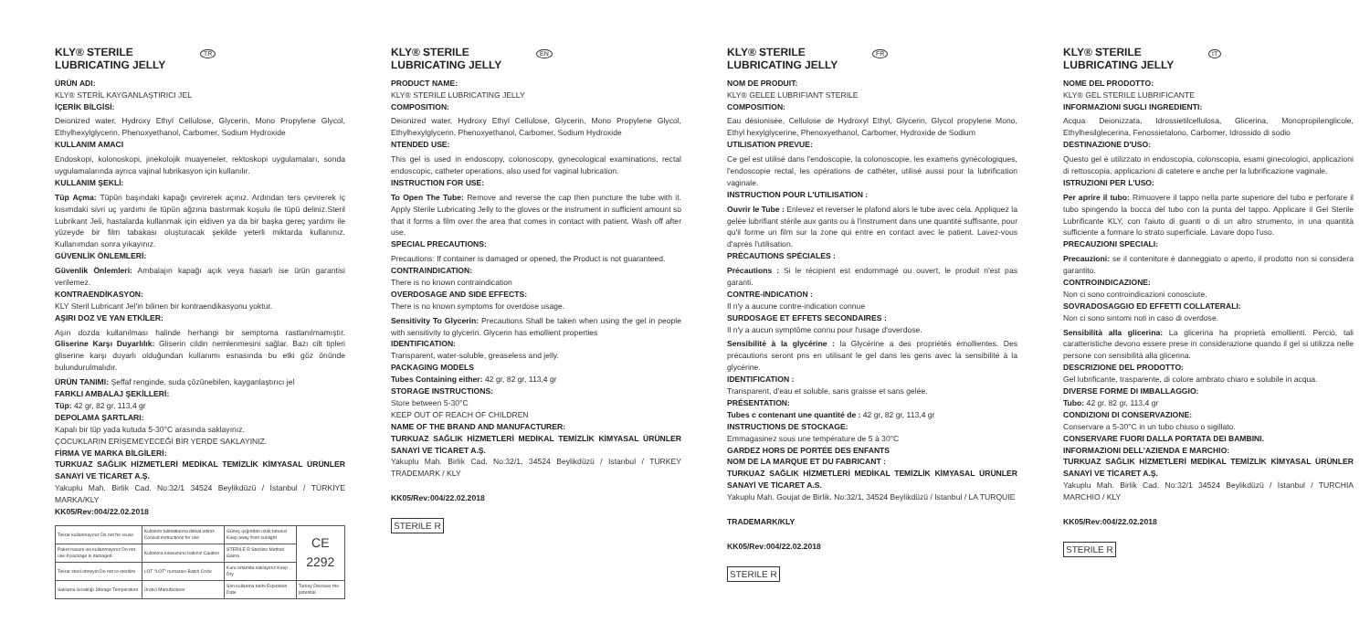KLY® STERILE TR
LUBRICATING JELLY
ÜRÜN ADI:
KLY® STERİL KAYGANLAŞTIRICI JEL
İÇERİK BİLGİSİ:
Deionized water, Hydroxy Ethyl Cellulose, Glycerin, Mono Propylene Glycol, Ethylhexylglycerin, Phenoxyethanol, Carbomer, Sodium Hydroxide
KULLANIM AMACI
Endoskopi, kolonoskopi, jinekolojik muayeneler, rektoskopi uygulamaları, sonda uygulamalarında ayrıca vajinal lubrikasyon için kullanılır.
KULLANIM ŞEKLİ:
Tüp Açma: Tüpün başındaki kapağı çevirerek açınız. Ardından ters çevirerek iç kısımdaki sivri uç yardımı ile tüpün ağzına bastırmak koşulu ile tüpü deliniz.Steril Lubrikant Jeli, hastalarda kullanmak için eldiven ya da bir başka gereç yardımı ile yüzeyde bir film tabakası oluşturacak şekilde yeterli miktarda kullanınız. Kullanımdan sonra yıkayınız.
GÜVENLİK ÖNLEMLERİ:
Güvenlik Önlemleri: Ambalajın kapağı açık veya hasarlı ise ürün garantisi verilemez.
KONTRAENDİKASYON:
KLY Steril Lubricant Jel'in bilinen bir kontraendikasyonu yoktur.
AŞIRI DOZ VE YAN ETKİLER:
Aşırı dozda kullanılması halinde herhangi bir semptoma rastlanılmamıştır. Gliserine Karşı Duyarlılık: Gliserin cildin nemlenmesini sağlar. Bazı cilt tipleri gliserine karşı duyarlı olduğundan kullanımı esnasında bu etki göz önünde bulundurulmalıdır.
ÜRÜN TANIMI: Şeffaf renginde, suda çözünebilen, kayganlaştırıcı jel
FARKLI AMBALAJ ŞEKİLLERİ:
Tüp: 42 gr, 82 gr, 113,4 gr
DEPOLAMA ŞARTLARI:
Kapalı bir tüp yada kutuda 5-30°C arasında saklayınız.
ÇOCUKLARIN ERİŞEMEYECEĞİ BİR YERDE SAKLAYINIZ.
FİRMA VE MARKA BİLGİLERİ:
TURKUAZ SAĞLIK HİZMETLERİ MEDİKAL TEMİZLİK KİMYASAL ÜRÜNLER SANAYİ VE TİCARET A.Ş.
Yakuplu Mah. Birlik Cad. No:32/1 34524 Beylikdüzü / İstanbul / TÜRKİYE MARKA/KLY
KK05/Rev:004/22.02.2018
| Tekrar kullanmayınız Do not for reuse | Kullanım talimatlarına dikkat ediniz Consult instructions for use | Güneş ışığından uzak tutunuz Keep away from sunlight | CE 2292 |
| Paket hasarlı ise kullanmayınız Do not use if package is damaged | Kullanma kılavuzunu bakınız Caution | STERILE R Sterilize Method Gama | |
| Tekrar steril etmeyin Do not re-sterilize | LOT "LOT" numarası Batch Code | Kuru ortamda saklayınız Keep Dry | |
| Saklama Sıcaklığı Storage Temperature | Üretici Manufacturer | Son kullanma tarihi Expiration Date | Turkey Discover the potential |
KLY® STERILE EN
LUBRICATING JELLY
PRODUCT NAME:
KLY® STERILE LUBRICATING JELLY
COMPOSITION:
Deionized water, Hydroxy Ethyl Cellulose, Glycerin, Mono Propylene Glycol, Ethylhexylglycerin, Phenoxyethanol, Carbomer, Sodium Hydroxide
NTENDED USE:
This gel is used in endoscopy, colonoscopy, gynecological examinations, rectal endoscopic, catheter operations, also used for vaginal lubrication.
INSTRUCTION FOR USE:
To Open The Tube: Remove and reverse the cap then puncture the tube with it. Apply Sterile Lubricating Jelly to the gloves or the instrument in sufficient amount so that it forms a film over the area that comes in contact with patient. Wash off after use.
SPECIAL PRECAUTIONS:
Precautions: If container is damaged or opened, the Product is not guaranteed.
CONTRAINDICATION:
There is no known contraindication
OVERDOSAGE AND SIDE EFFECTS:
There is no known symptoms for overdose usage.
Sensitivity To Glycerin: Precautions Shall be taken when using the gel in people with sensitivity to glycerin. Glycerin has emollient properties
IDENTIFICATION:
Transparent, water-soluble, greaseless and jelly.
PACKAGING MODELS
Tubes Containing either: 42 gr, 82 gr, 113,4 gr
STORAGE INSTRUCTIONS:
Store between 5-30°C
KEEP OUT OF REACH OF CHILDREN
NAME OF THE BRAND AND MANUFACTURER:
TURKUAZ SAĞLIK HİZMETLERİ MEDİKAL TEMİZLİK KİMYASAL ÜRÜNLER SANAYİ VE TİCARET A.Ş.
Yakuplu Mah. Birlik Cad. No:32/1, 34524 Beylikdüzü / Istanbul / TURKEY TRADEMARK / KLY
KK05/Rev:004/22.02.2018
STERILE R
KLY® STERILE FR
LUBRICATING JELLY
NOM DE PRODUIT:
KLY® GELEE LUBRIFIANT STERILE
COMPOSITION:
Eau désionisée, Cellulose de Hydroxyl Ethyl, Glycerin, Glycol propylene Mono, Ethyl hexylglycerine, Phenoxyethanol, Carbomer, Hydroxide de Sodium
UTILISATION PREVUE:
Ce gel est utilisé dans l'endoscopie, la colonoscopie, les examens gynécologiques, l'endoscopie rectal, les opérations de cathéter, utilisé aussi pour la lubrification vaginale.
INSTRUCTION POUR L'UTILISATION :
Ouvrir le Tube : Enlevez et reverser le plafond alors le tube avec cela. Appliquez la gelée lubrifiant stérile aux gants ou à l'instrument dans une quantité suffisante, pour qu'il forme un film sur la zone qui entre en contact avec le patient. Lavez-vous d'après l'utilisation.
PRÉCAUTIONS SPÉCIALES :
Précautions : Si le récipient est endommagé ou ouvert, le produit n'est pas garanti.
CONTRE-INDICATION :
Il n'y a aucune contre-indication connue
SURDOSAGE ET EFFETS SECONDAIRES :
Il n'y a aucun symptôme connu pour l'usage d'overdose.
Sensibilité à la glycérine : la Glycérine a des propriétés émollientes. Des précautions seront pris en utilisant le gel dans les gens avec la sensibilité à la glycérine.
IDENTIFICATION :
Transparent, d'eau et soluble, sans graisse et sans gelée.
PRÉSENTATION:
Tubes c contenant une quantité de : 42 gr, 82 gr, 113,4 gr
INSTRUCTIONS DE STOCKAGE:
Emmagasinez sous une température de 5 à 30°C
GARDEZ HORS DE PORTÉE DES ENFANTS
NOM DE LA MARQUE ET DU FABRICANT :
TURKUAZ SAĞLIK HİZMETLERİ MEDİKAL TEMİZLİK KİMYASAL ÜRÜNLER SANAYİ VE TİCARET A.S.
Yakuplu Mah. Goujat de Birlik. No:32/1, 34524 Beylikdüzü / Istanbul / LA TURQUIE
TRADEMARK/KLY
KK05/Rev:004/22.02.2018
STERILE R
KLY® STERILE IT
LUBRICATING JELLY
NOME DEL PRODOTTO:
KLY® GEL STERILE LUBRIFICANTE
INFORMAZIONI SUGLI INGREDIENTI:
Acqua Deionizzata, Idrossietilcellulosa, Glicerina, Monopropilenglicole, Ethylhesilglecerina, Fenossietalono, Carbomer, Idrossido di sodio
DESTINAZIONE D'USO:
Questo gel è utilizzato in endoscopia, colonscopia, esami ginecologici, applicazioni di rettoscopia, applicazioni di catetere e anche per la lubrificazione vaginale.
ISTRUZIONI PER L'USO:
Per aprire il tubo: Rimuovere il tappo nella parte superiore del tubo e perforare il tubo spingendo la bocca del tubo con la punta del tappo. Applicare il Gel Sterile Lubrificante KLY, con l'aiuto di guanti o di un altro strumento, in una quantità sufficiente a formare lo strato superficiale. Lavare dopo l'uso.
PRECAUZIONI SPECIALI:
Precauzioni: se il contenitore è danneggiato o aperto, il prodotto non si considera garantito.
CONTROINDICAZIONE:
Non ci sono controindicazioni conosciute.
SOVRADOSAGGIO ED EFFETTI COLLATERALI:
Non ci sono sintomi noti in caso di overdose.
Sensibilità alla glicerina: La glicerina ha proprietà emollienti. Perciò, tali caratteristiche devono essere prese in considerazione quando il gel si utilizza nelle persone con sensibilità alla glicerina.
DESCRIZIONE DEL PRODOTTO:
Gel lubrificante, trasparente, di colore ambrato chiaro e solubile in acqua.
DIVERSE FORME DI IMBALLAGGIO:
Tubo: 42 gr, 82 gr, 113,4 gr
CONDIZIONI DI CONSERVAZIONE:
Conservare a 5-30°C in un tubo chiuso o sigillato.
CONSERVARE FUORI DALLA PORTATA DEI BAMBINI.
INFORMAZIONI DELL'AZIENDA E MARCHIO:
TURKUAZ SAĞLIK HİZMETLERİ MEDİKAL TEMİZLİK KİMYASAL ÜRÜNLER SANAYİ VE TİCARET A.Ş.
Yakuplu Mah. Birlik Cad. No:32/1 34524 Beylikdüzü / İstanbul / TURCHIA MARCHIO / KLY
KK05/Rev:004/22.02.2018
STERILE R